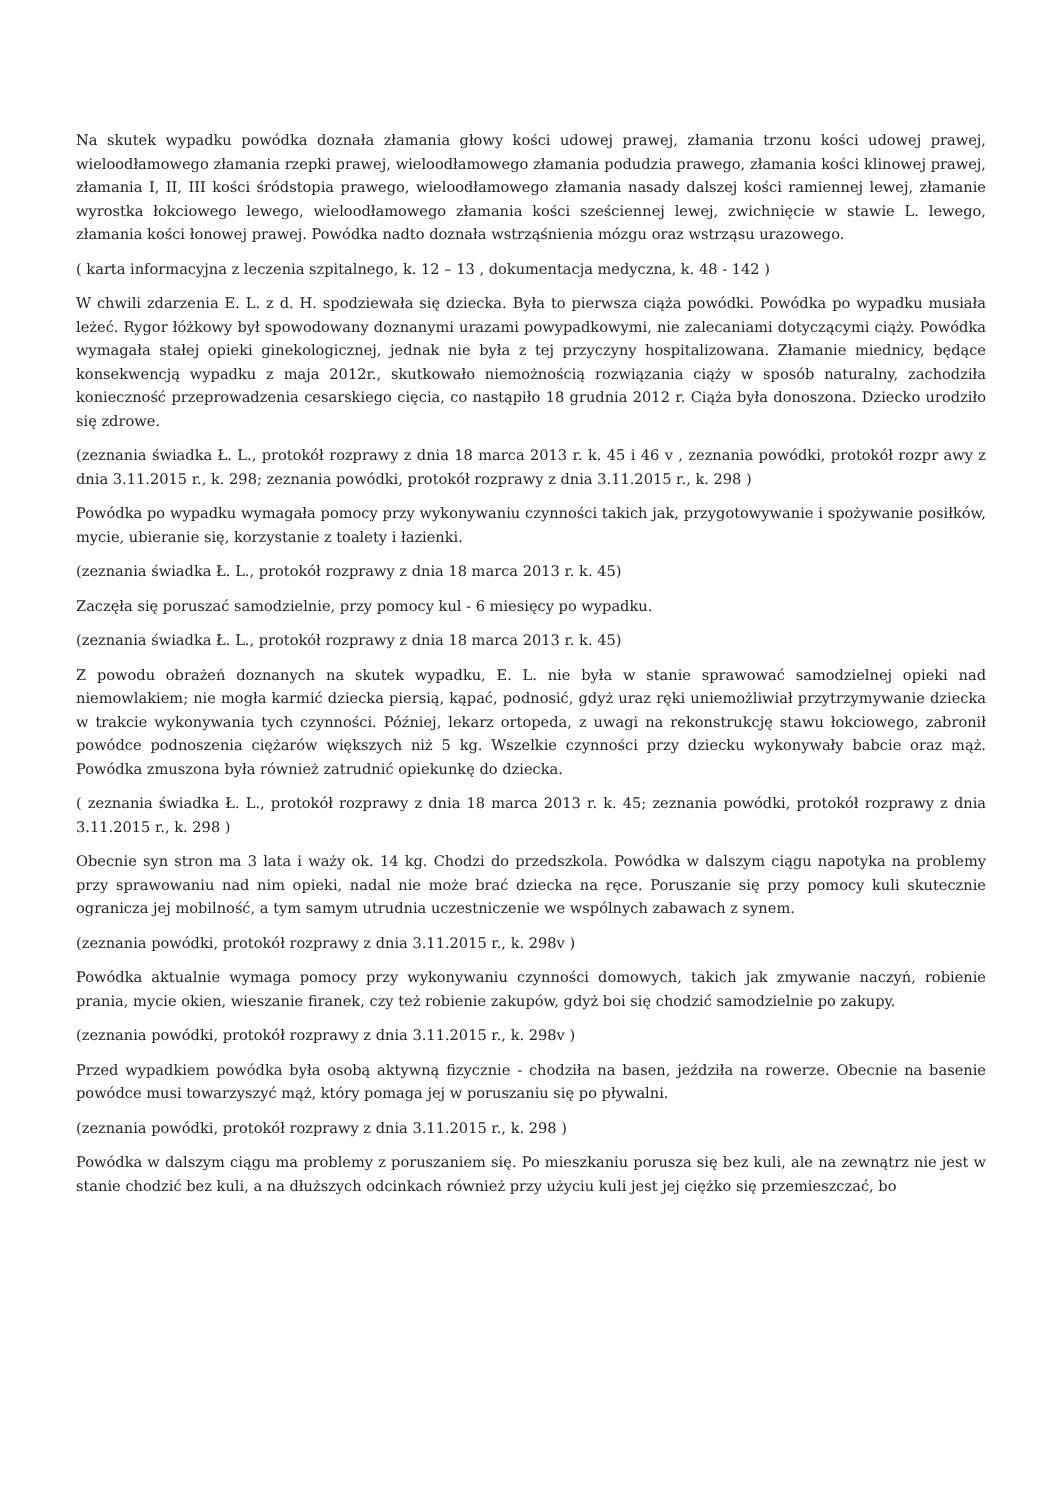Na skutek wypadku powódka doznała złamania głowy kości udowej prawej, złamania trzonu kości udowej prawej, wieloodłamowego złamania rzepki prawej, wieloodłamowego złamania podudzia prawego, złamania kości klinowej prawej, złamania I, II, III kości śródstopia prawego, wieloodłamowego złamania nasady dalszej kości ramiennej lewej, złamanie wyrostka łokciowego lewego, wieloodłamowego złamania kości sześciennej lewej, zwichnięcie w stawie L. lewego, złamania kości łonowej prawej. Powódka nadto doznała wstrząśnienia mózgu oraz wstrząsu urazowego.
( karta informacyjna z leczenia szpitalnego, k. 12 – 13 , dokumentacja medyczna, k. 48 - 142 )
W chwili zdarzenia E. L. z d. H. spodziewała się dziecka. Była to pierwsza ciąża powódki. Powódka po wypadku musiała leżeć. Rygor łóżkowy był spowodowany doznanymi urazami powypadkowymi, nie zalecaniami dotyczącymi ciąży. Powódka wymagała stałej opieki ginekologicznej, jednak nie była z tej przyczyny hospitalizowana. Złamanie miednicy, będące konsekwencją wypadku z maja 2012r., skutkowało niemożnością rozwiązania ciąży w sposób naturalny, zachodziła konieczność przeprowadzenia cesarskiego cięcia, co nastąpiło 18 grudnia 2012 r. Ciąża była donoszona. Dziecko urodziło się zdrowe.
(zeznania świadka Ł. L., protokół rozprawy z dnia 18 marca 2013 r. k. 45 i 46 v , zeznania powódki, protokół rozpr awy z dnia 3.11.2015 r., k. 298; zeznania powódki, protokół rozprawy z dnia 3.11.2015 r., k. 298 )
Powódka po wypadku wymagała pomocy przy wykonywaniu czynności takich jak, przygotowywanie i spożywanie posiłków, mycie, ubieranie się, korzystanie z toalety i łazienki.
(zeznania świadka Ł. L., protokół rozprawy z dnia 18 marca 2013 r. k. 45)
Zaczęła się poruszać samodzielnie, przy pomocy kul - 6 miesięcy po wypadku.
(zeznania świadka Ł. L., protokół rozprawy z dnia 18 marca 2013 r. k. 45)
Z powodu obrażeń doznanych na skutek wypadku, E. L. nie była w stanie sprawować samodzielnej opieki nad niemowlakiem; nie mogła karmić dziecka piersią, kąpać, podnosić, gdyż uraz ręki uniemożliwiał przytrzymywanie dziecka w trakcie wykonywania tych czynności. Później, lekarz ortopeda, z uwagi na rekonstrukcję stawu łokciowego, zabronił powódce podnoszenia ciężarów większych niż 5 kg. Wszelkie czynności przy dziecku wykonywały babcie oraz mąż. Powódka zmuszona była również zatrudnić opiekunkę do dziecka.
( zeznania świadka Ł. L., protokół rozprawy z dnia 18 marca 2013 r. k. 45; zeznania powódki, protokół rozprawy z dnia 3.11.2015 r., k. 298 )
Obecnie syn stron ma 3 lata i waży ok. 14 kg. Chodzi do przedszkola. Powódka w dalszym ciągu napotyka na problemy przy sprawowaniu nad nim opieki, nadal nie może brać dziecka na ręce. Poruszanie się przy pomocy kuli skutecznie ogranicza jej mobilność, a tym samym utrudnia uczestniczenie we wspólnych zabawach z synem.
(zeznania powódki, protokół rozprawy z dnia 3.11.2015 r., k. 298v )
Powódka aktualnie wymaga pomocy przy wykonywaniu czynności domowych, takich jak zmywanie naczyń, robienie prania, mycie okien, wieszanie firanek, czy też robienie zakupów, gdyż boi się chodzić samodzielnie po zakupy.
(zeznania powódki, protokół rozprawy z dnia 3.11.2015 r., k. 298v )
Przed wypadkiem powódka była osobą aktywną fizycznie - chodziła na basen, jeździła na rowerze. Obecnie na basenie powódce musi towarzyszyć mąż, który pomaga jej w poruszaniu się po pływalni.
(zeznania powódki, protokół rozprawy z dnia 3.11.2015 r., k. 298 )
Powódka w dalszym ciągu ma problemy z poruszaniem się. Po mieszkaniu porusza się bez kuli, ale na zewnątrz nie jest w stanie chodzić bez kuli, a na dłuższych odcinkach również przy użyciu kuli jest jej ciężko się przemieszczać, bo